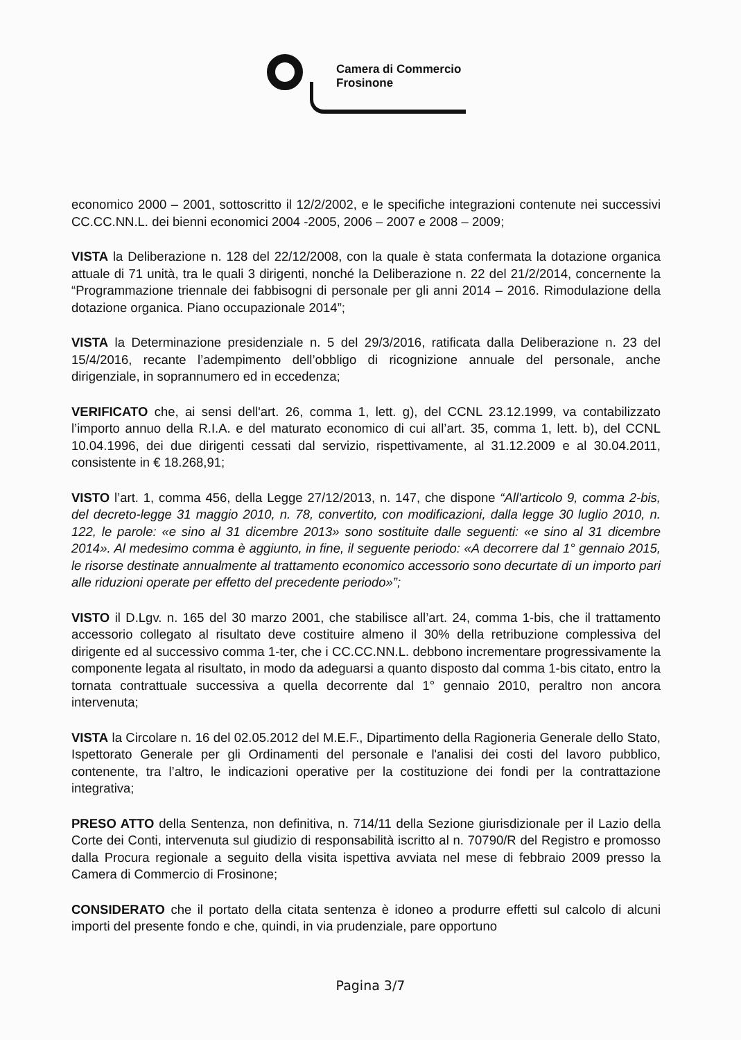Camera di Commercio
Frosinone
economico 2000 – 2001, sottoscritto il 12/2/2002, e le specifiche integrazioni contenute nei successivi CC.CC.NN.L. dei bienni economici 2004 -2005, 2006 – 2007 e 2008 – 2009;
VISTA la Deliberazione n. 128 del 22/12/2008, con la quale è stata confermata la dotazione organica attuale di 71 unità, tra le quali 3 dirigenti, nonché la Deliberazione n. 22 del 21/2/2014, concernente la “Programmazione triennale dei fabbisogni di personale per gli anni 2014 – 2016. Rimodulazione della dotazione organica. Piano occupazionale 2014”;
VISTA la Determinazione presidenziale n. 5 del 29/3/2016, ratificata dalla Deliberazione n. 23 del 15/4/2016, recante l’adempimento dell’obbligo di ricognizione annuale del personale, anche dirigenziale, in soprannumero ed in eccedenza;
VERIFICATO che, ai sensi dell'art. 26, comma 1, lett. g), del CCNL 23.12.1999, va contabilizzato l’importo annuo della R.I.A. e del maturato economico di cui all’art. 35, comma 1, lett. b), del CCNL 10.04.1996, dei due dirigenti cessati dal servizio, rispettivamente, al 31.12.2009 e al 30.04.2011, consistente in € 18.268,91;
VISTO l’art. 1, comma 456, della Legge 27/12/2013, n. 147, che dispone “All'articolo 9, comma 2-bis, del decreto-legge 31 maggio 2010, n. 78, convertito, con modificazioni, dalla legge 30 luglio 2010, n. 122, le parole: «e sino al 31 dicembre 2013» sono sostituite dalle seguenti: «e sino al 31 dicembre 2014». Al medesimo comma è aggiunto, in fine, il seguente periodo: «A decorrere dal 1° gennaio 2015, le risorse destinate annualmente al trattamento economico accessorio sono decurtate di un importo pari alle riduzioni operate per effetto del precedente periodo»”;
VISTO il D.Lgv. n. 165 del 30 marzo 2001, che stabilisce all’art. 24, comma 1-bis, che il trattamento accessorio collegato al risultato deve costituire almeno il 30% della retribuzione complessiva del dirigente ed al successivo comma 1-ter, che i CC.CC.NN.L. debbono incrementare progressivamente la componente legata al risultato, in modo da adeguarsi a quanto disposto dal comma 1-bis citato, entro la tornata contrattuale successiva a quella decorrente dal 1° gennaio 2010, peraltro non ancora intervenuta;
VISTA la Circolare n. 16 del 02.05.2012 del M.E.F., Dipartimento della Ragioneria Generale dello Stato, Ispettorato Generale per gli Ordinamenti del personale e l'analisi dei costi del lavoro pubblico, contenente, tra l’altro, le indicazioni operative per la costituzione dei fondi per la contrattazione integrativa;
PRESO ATTO della Sentenza, non definitiva, n. 714/11 della Sezione giurisdizionale per il Lazio della Corte dei Conti, intervenuta sul giudizio di responsabilità iscritto al n. 70790/R del Registro e promosso dalla Procura regionale a seguito della visita ispettiva avviata nel mese di febbraio 2009 presso la Camera di Commercio di Frosinone;
CONSIDERATO che il portato della citata sentenza è idoneo a produrre effetti sul calcolo di alcuni importi del presente fondo e che, quindi, in via prudenziale, pare opportuno
Pagina 3/7